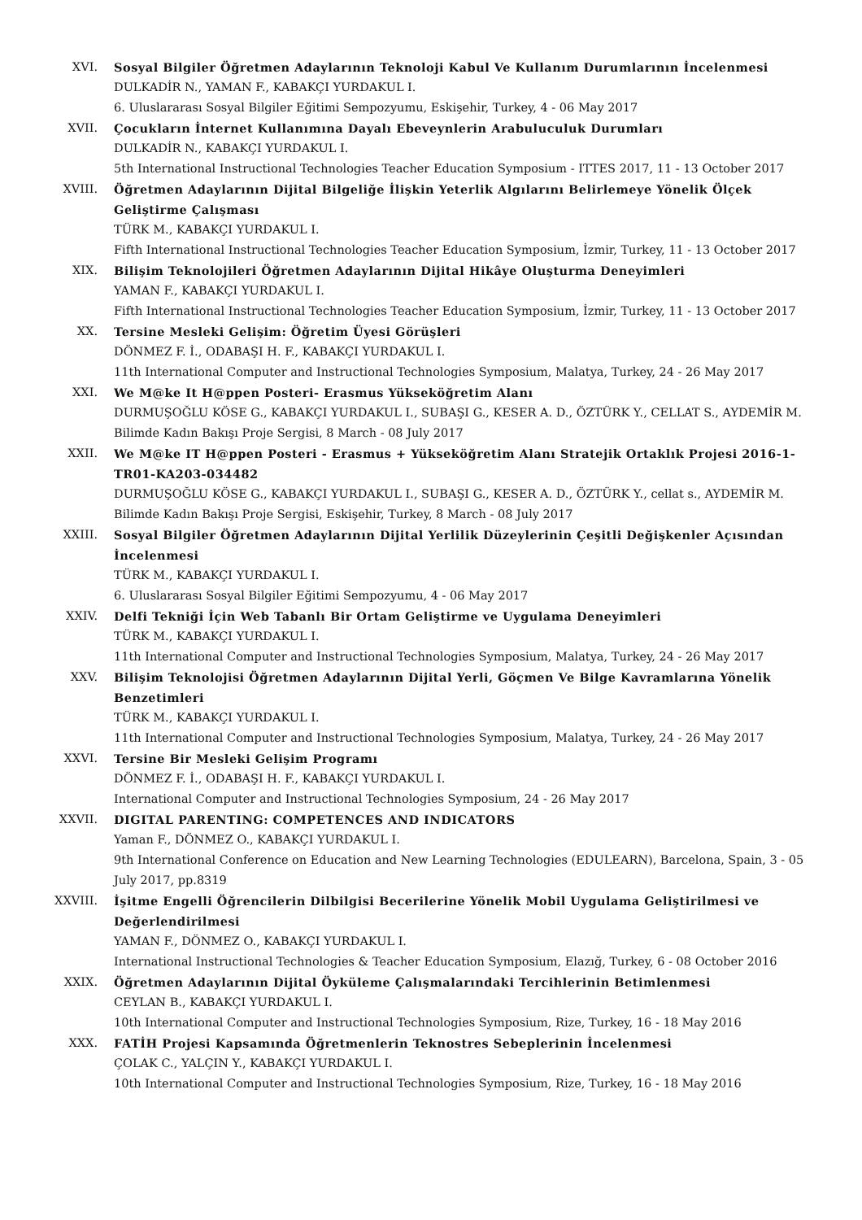XVI. Sosyal Bilgiler Öğretmen Adaylarının Teknoloji Kabul Ve Kullanım Durumlarının İncelenmesi
DULKADİR N., YAMAN F., KABAKÇI YURDAKUL I.
6. Uluslararası Sosyal Bilgiler Eğitimi Sempozyumu, Eskişehir, Turkey, 4 - 06 May 2017
XVII. Çocukların İnternet Kullanımına Dayalı Ebeveynlerin Arabuluculuk Durumları
DULKADİR N., KABAKÇI YURDAKUL I.
5th International Instructional Technologies Teacher Education Symposium - ITTES 2017, 11 - 13 October 2017
XVIII. Öğretmen Adaylarının Dijital Bilgeliğe İlişkin Yeterlik Algılarını Belirlemeye Yönelik Ölçek Geliştirme Çalışması
TÜRK M., KABAKÇI YURDAKUL I.
Fifth International Instructional Technologies Teacher Education Symposium, İzmir, Turkey, 11 - 13 October 2017
XIX. Bilişim Teknolojileri Öğretmen Adaylarının Dijital Hikâye Oluşturma Deneyimleri
YAMAN F., KABAKÇI YURDAKUL I.
Fifth International Instructional Technologies Teacher Education Symposium, İzmir, Turkey, 11 - 13 October 2017
XX. Tersine Mesleki Gelişim: Öğretim Üyesi Görüşleri
DÖNMEZ F. İ., ODABAŞI H. F., KABAKÇI YURDAKUL I.
11th International Computer and Instructional Technologies Symposium, Malatya, Turkey, 24 - 26 May 2017
XXI. We M@ke It H@ppen Posteri- Erasmus Yükseköğretim Alanı
DURMUŞOĞLU KÖSE G., KABAKÇI YURDAKUL I., SUBAŞI G., KESER A. D., ÖZTÜRK Y., CELLAT S., AYDEMİR M.
Bilimde Kadın Bakışı Proje Sergisi, 8 March - 08 July 2017
XXII. We M@ke IT H@ppen Posteri - Erasmus + Yükseköğretim Alanı Stratejik Ortaklık Projesi 2016-1-TR01-KA203-034482
DURMUŞOĞLU KÖSE G., KABAKÇI YURDAKUL I., SUBAŞI G., KESER A. D., ÖZTÜRK Y., cellat s., AYDEMİR M.
Bilimde Kadın Bakışı Proje Sergisi, Eskişehir, Turkey, 8 March - 08 July 2017
XXIII. Sosyal Bilgiler Öğretmen Adaylarının Dijital Yerlilik Düzeylerinin Çeşitli Değişkenler Açısından İncelenmesi
TÜRK M., KABAKÇI YURDAKUL I.
6. Uluslararası Sosyal Bilgiler Eğitimi Sempozyumu, 4 - 06 May 2017
XXIV. Delfi Tekniği İçin Web Tabanlı Bir Ortam Geliştirme ve Uygulama Deneyimleri
TÜRK M., KABAKÇI YURDAKUL I.
11th International Computer and Instructional Technologies Symposium, Malatya, Turkey, 24 - 26 May 2017
XXV. Bilişim Teknolojisi Öğretmen Adaylarının Dijital Yerli, Göçmen Ve Bilge Kavramlarına Yönelik Benzetimleri
TÜRK M., KABAKÇI YURDAKUL I.
11th International Computer and Instructional Technologies Symposium, Malatya, Turkey, 24 - 26 May 2017
XXVI. Tersine Bir Mesleki Gelişim Programı
DÖNMEZ F. İ., ODABAŞI H. F., KABAKÇI YURDAKUL I.
International Computer and Instructional Technologies Symposium, 24 - 26 May 2017
XXVII. DIGITAL PARENTING: COMPETENCES AND INDICATORS
Yaman F., DÖNMEZ O., KABAKÇI YURDAKUL I.
9th International Conference on Education and New Learning Technologies (EDULEARN), Barcelona, Spain, 3 - 05 July 2017, pp.8319
XXVIII.
İşitme Engelli Öğrencilerin Dilbilgisi Becerilerine Yönelik Mobil Uygulama Geliştirilmesi ve Değerlendirilmesi
YAMAN F., DÖNMEZ O., KABAKÇI YURDAKUL I.
International Instructional Technologies & Teacher Education Symposium, Elazığ, Turkey, 6 - 08 October 2016
XXIX. Öğretmen Adaylarının Dijital Öyküleme Çalışmalarındaki Tercihlerinin Betimlenmesi
CEYLAN B., KABAKÇI YURDAKUL I.
10th International Computer and Instructional Technologies Symposium, Rize, Turkey, 16 - 18 May 2016
XXX. FATİH Projesi Kapsamında Öğretmenlerin Teknostres Sebeplerinin İncelenmesi
ÇOLAK C., YALÇIN Y., KABAKÇI YURDAKUL I.
10th International Computer and Instructional Technologies Symposium, Rize, Turkey, 16 - 18 May 2016